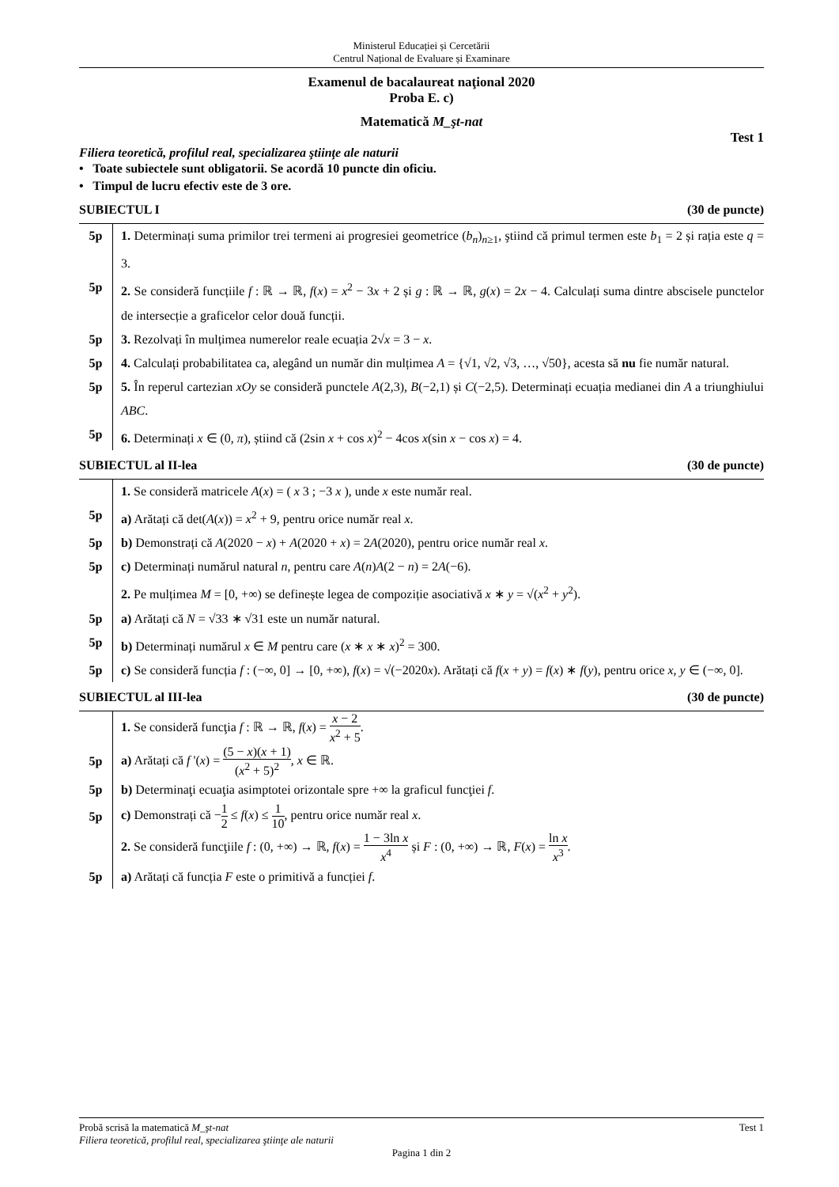Ministerul Educației și Cercetării
Centrul Național de Evaluare și Examinare
Examenul de bacalaureat naţional 2020
Proba E. c)
Matematică M_şt-nat
Test 1
Filiera teoretică, profilul real, specializarea ştiinţe ale naturii
• Toate subiectele sunt obligatorii. Se acordă 10 puncte din oficiu.
• Timpul de lucru efectiv este de 3 ore.
SUBIECTUL I (30 de puncte)
5p 1. Determinați suma primilor trei termeni ai progresiei geometrice (b<sub>n</sub>)<sub>n≥1</sub>, ştiind că primul termen este b<sub>1</sub> = 2 și rația este q = 3.
5p 2. Se consideră funcțiile f : ℝ → ℝ, f(x) = x<sup>2</sup> − 3x + 2 și g : ℝ → ℝ, g(x) = 2x − 4. Calculați suma dintre abscisele punctelor de intersecție a graficelor celor două funcții.
5p 3. Rezolvați în mulțimea numerelor reale ecuația 2√x = 3 − x.
5p 4. Calculați probabilitatea ca, alegând un număr din mulțimea A = {√1, √2, √3, …, √50}, acesta să nu fie număr natural.
5p 5. În reperul cartezian xOy se consideră punctele A(2,3), B(−2,1) și C(−2,5). Determinați ecuația medianei din A a triunghiului ABC.
5p 6. Determinați x ∈ (0, π), știind că (2sin x + cos x)<sup>2</sup> − 4cos x(sin x − cos x) = 4.
SUBIECTUL al II-lea (30 de puncte)
1. Se consideră matricele A(x) = ( x 3 ; −3 x ), unde x este număr real.
5p a) Arătați că det(A(x)) = x<sup>2</sup> + 9, pentru orice număr real x.
5p b) Demonstrați că A(2020 − x) + A(2020 + x) = 2A(2020), pentru orice număr real x.
5p c) Determinați numărul natural n, pentru care A(n)A(2 − n) = 2A(−6).
2. Pe mulțimea M = [0, +∞) se definește legea de compoziție asociativă x ∗ y = √(x<sup>2</sup> + y<sup>2</sup>).
5p a) Arătați că N = √33 ∗ √31 este un număr natural.
5p b) Determinați numărul x ∈ M pentru care (x ∗ x ∗ x)<sup>2</sup> = 300.
5p c) Se consideră funcția f : (−∞, 0] → [0, +∞), f(x) = √(−2020x). Arătați că f(x + y) = f(x) ∗ f(y), pentru orice x, y ∈ (−∞, 0].
SUBIECTUL al III-lea (30 de puncte)
1. Se consideră funcţia f : ℝ → ℝ, f(x) = x − 2 x<sup>2</sup> + 5.
5p a) Arătați că f '(x) = (5 − x)(x + 1) (x<sup>2</sup> + 5)<sup>2</sup>, x ∈ ℝ.
5p b) Determinaţi ecuaţia asimptotei orizontale spre +∞ la graficul funcţiei f.
5p c) Demonstrați că −1 2 ≤ f(x) ≤ 1 10, pentru orice număr real x.
2. Se consideră funcţiile f : (0, +∞) → ℝ, f(x) = 1 − 3ln x x<sup>4</sup> și F : (0, +∞) → ℝ, F(x) = ln x x<sup>3</sup>.
5p a) Arătați că funcția F este o primitivă a funcției f.
Probă scrisă la matematică M_şt-nat Test 1
Filiera teoretică, profilul real, specializarea ştiinţe ale naturii
Pagina 1 din 2